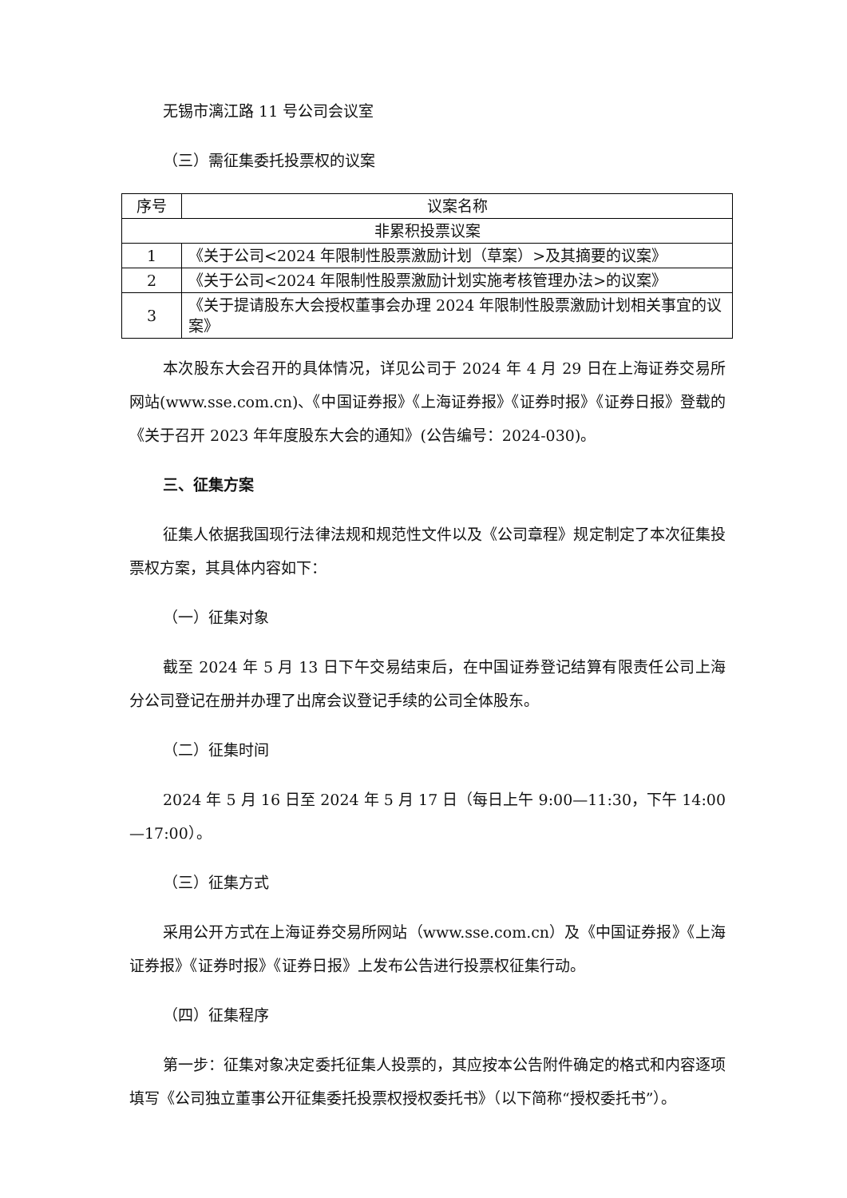无锡市漓江路 11 号公司会议室
（三）需征集委托投票权的议案
| 序号 | 议案名称 |
| --- | --- |
| 非累积投票议案 | |
| 1 | 《关于公司<2024 年限制性股票激励计划（草案）>及其摘要的议案》 |
| 2 | 《关于公司<2024 年限制性股票激励计划实施考核管理办法>的议案》 |
| 3 | 《关于提请股东大会授权董事会办理 2024 年限制性股票激励计划相关事宜的议案》 |
本次股东大会召开的具体情况，详见公司于 2024 年 4 月 29 日在上海证券交易所网站(www.sse.com.cn)、《中国证券报》《上海证券报》《证券时报》《证券日报》登载的《关于召开 2023 年年度股东大会的通知》(公告编号：2024-030)。
三、征集方案
征集人依据我国现行法律法规和规范性文件以及《公司章程》规定制定了本次征集投票权方案，其具体内容如下：
（一）征集对象
截至 2024 年 5 月 13 日下午交易结束后，在中国证券登记结算有限责任公司上海分公司登记在册并办理了出席会议登记手续的公司全体股东。
（二）征集时间
2024 年 5 月 16 日至 2024 年 5 月 17 日（每日上午 9:00—11:30，下午 14:00—17:00）。
（三）征集方式
采用公开方式在上海证券交易所网站（www.sse.com.cn）及《中国证券报》《上海证券报》《证券时报》《证券日报》上发布公告进行投票权征集行动。
（四）征集程序
第一步：征集对象决定委托征集人投票的，其应按本公告附件确定的格式和内容逐项填写《公司独立董事公开征集委托投票权授权委托书》（以下简称“授权委托书”）。